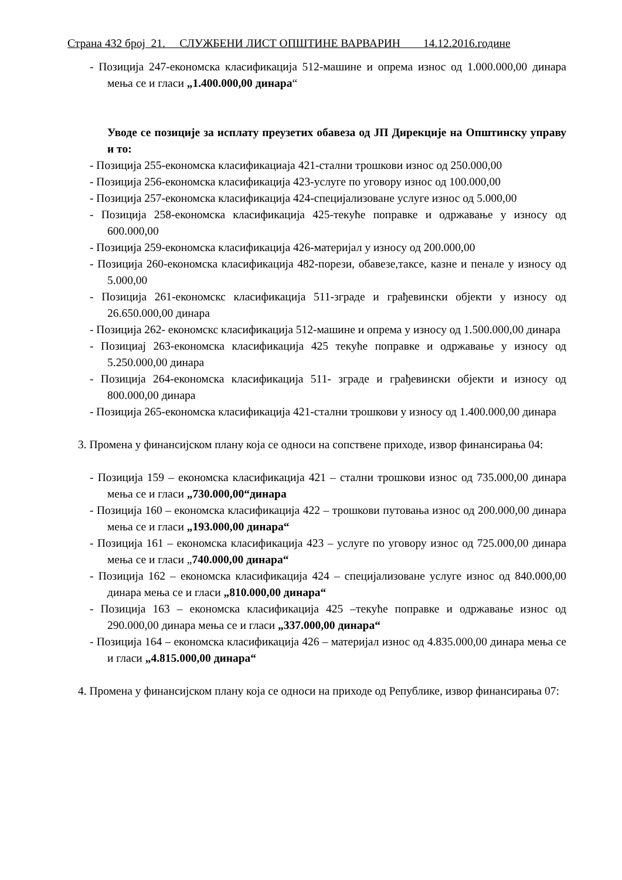Страна 432 број 21. СЛУЖБЕНИ ЛИСТ ОПШТИНЕ ВАРВАРИН 14.12.2016.године
- Позиција 247-економска класификација 512-машине и опрема износ од 1.000.000,00 динара мења се и гласи „1.400.000,00 динара“
Уводе се позиције за исплату преузетих обавеза од ЈП Дирекције на Општинску управу и то:
- Позиција 255-економска класификациаја 421-стални трошкови износ од 250.000,00
- Позиција 256-економска класификација 423-услуге по уговору износ од 100.000,00
- Позиција 257-економска класификација 424-специјализоване услуге износ од 5.000,00
- Позиција 258-економска класификација 425-текуће поправке и одржавање у износу од 600.000,00
- Позиција 259-економска класификација 426-материјал у износу од 200.000,00
- Позиција 260-економска класификација 482-порези, обавезе,таксе, казне и пенале у износу од 5.000,00
- Позиција 261-економскс класификација 511-зграде и грађевински објекти у износу од 26.650.000,00 динара
- Позиција 262- економскс класификација 512-машине и опрема у износу од 1.500.000,00 динара
- Позициај 263-економска класификација 425 текуће поправке и одржавање у износу од 5.250.000,00 динара
- Позиција 264-економска класификација 511- зграде и грађевински објекти и износу од 800.000,00 динара
- Позиција 265-економска класификација 421-стални трошкови у износу од 1.400.000,00 динара
3. Промена у финансијском плану која се односи на сопствене приходе, извор финансирања 04:
- Позиција 159 – економска класификација 421 – стални трошкови износ од 735.000,00 динара мења се и гласи „730.000,00“динара
- Позиција 160 – економска класификација 422 – трошкови путовања износ од 200.000,00 динара мења се и гласи „193.000,00 динара“
- Позиција 161 – економска класификација 423 – услуге по уговору износ од 725.000,00 динара мења се и гласи „740.000,00 динара“
- Позиција 162 – економска класификација 424 – специјализоване услуге износ од 840.000,00 динара мења се и гласи „810.000,00 динара“
- Позиција 163 – економска класификација 425 –текуће поправке и одржавање износ од 290.000,00 динара мења се и гласи „337.000,00 динара“
- Позиција 164 – економска класификација 426 – материјал износ од 4.835.000,00 динара мења се и гласи „4.815.000,00 динара“
4. Промена у финансијском плану која се односи на приходе од Републике, извор финансирања 07: